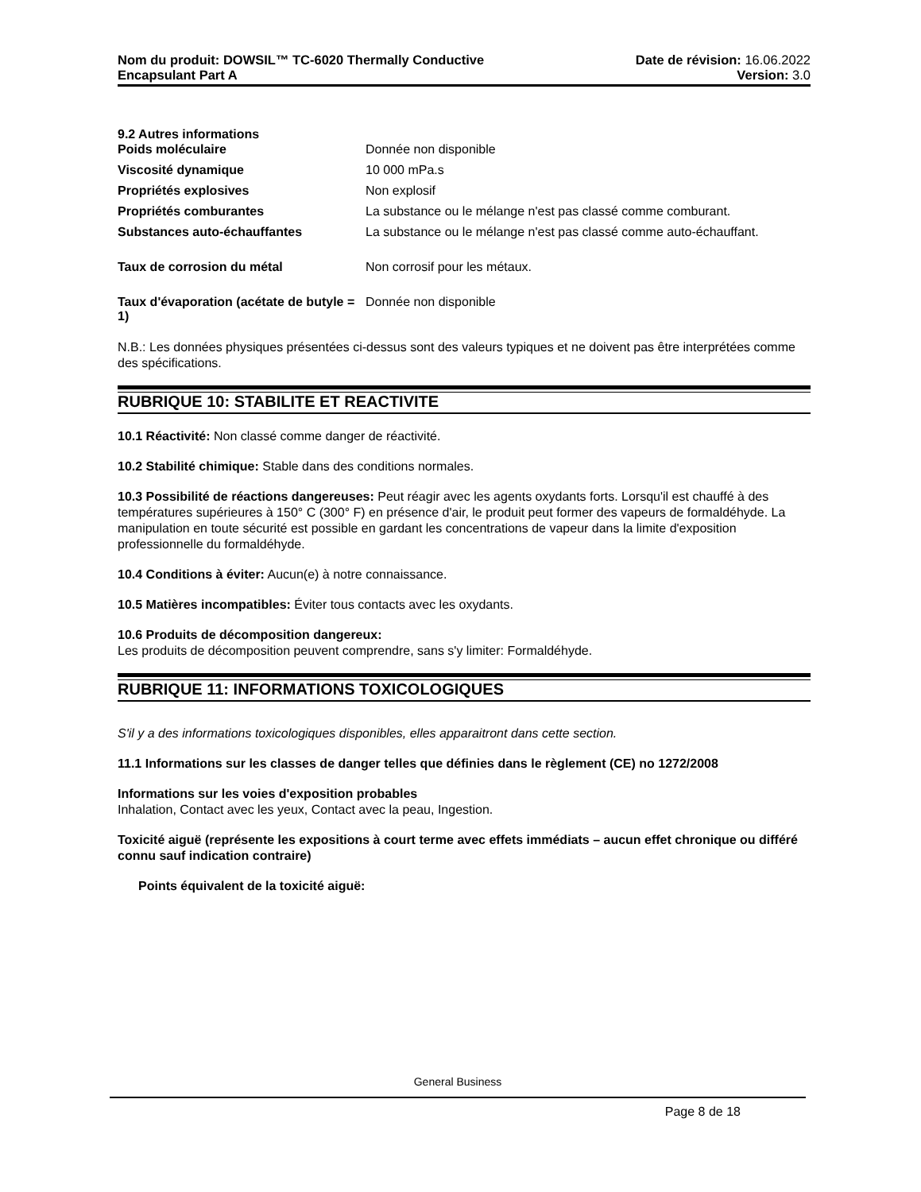Nom du produit: DOWSIL™ TC-6020 Thermally Conductive
Encapsulant Part A
Date de révision: 16.06.2022
Version: 3.0
9.2 Autres informations
| Poids moléculaire | Donnée non disponible |
| Viscosité dynamique | 10 000 mPa.s |
| Propriétés explosives | Non explosif |
| Propriétés comburantes | La substance ou le mélange n'est pas classé comme comburant. |
| Substances auto-échauffantes | La substance ou le mélange n'est pas classé comme auto-échauffant. |
| Taux de corrosion du métal | Non corrosif pour les métaux. |
| Taux d'évaporation (acétate de butyle = 1) | Donnée non disponible |
N.B.: Les données physiques présentées ci-dessus sont des valeurs typiques et ne doivent pas être interprétées comme des spécifications.
RUBRIQUE 10: STABILITE ET REACTIVITE
10.1 Réactivité: Non classé comme danger de réactivité.
10.2 Stabilité chimique: Stable dans des conditions normales.
10.3 Possibilité de réactions dangereuses: Peut réagir avec les agents oxydants forts. Lorsqu'il est chauffé à des températures supérieures à 150° C (300° F) en présence d'air, le produit peut former des vapeurs de formaldéhyde. La manipulation en toute sécurité est possible en gardant les concentrations de vapeur dans la limite d'exposition professionnelle du formaldéhyde.
10.4 Conditions à éviter: Aucun(e) à notre connaissance.
10.5 Matières incompatibles: Éviter tous contacts avec les oxydants.
10.6 Produits de décomposition dangereux:
Les produits de décomposition peuvent comprendre, sans s'y limiter: Formaldéhyde.
RUBRIQUE 11: INFORMATIONS TOXICOLOGIQUES
S'il y a des informations toxicologiques disponibles, elles apparaitront dans cette section.
11.1 Informations sur les classes de danger telles que définies dans le règlement (CE) no 1272/2008
Informations sur les voies d'exposition probables
Inhalation, Contact avec les yeux, Contact avec la peau, Ingestion.
Toxicité aiguë (représente les expositions à court terme avec effets immédiats – aucun effet chronique ou différé connu sauf indication contraire)
Points équivalent de la toxicité aiguë:
General Business
Page 8 de 18